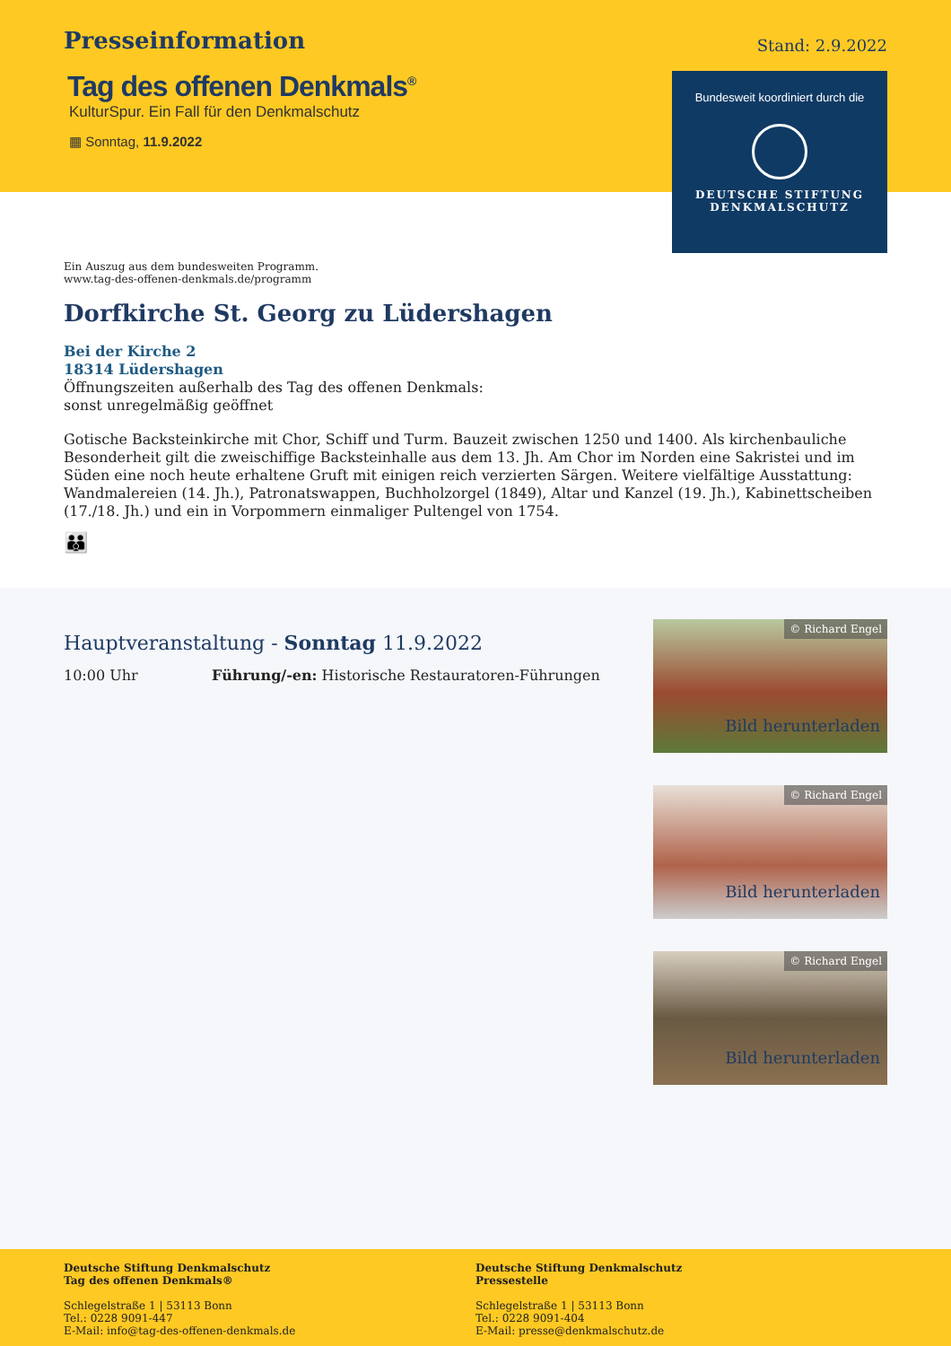Presseinformation
Stand: 2.9.2022
Tag des offenen Denkmals<sup>®</sup>
KulturSpur. Ein Fall für den Denkmalschutz
▦ Sonntag, 11.9.2022
Bundesweit koordiniert durch die
DEUTSCHE STIFTUNG
DENKMALSCHUTZ
Ein Auszug aus dem bundesweiten Programm.
www.tag-des-offenen-denkmals.de/programm
Dorfkirche St. Georg zu Lüdershagen
Bei der Kirche 2
18314 Lüdershagen
Öffnungszeiten außerhalb des Tag des offenen Denkmals:
sonst unregelmäßig geöffnet
Gotische Backsteinkirche mit Chor, Schiff und Turm. Bauzeit zwischen 1250 und 1400. Als kirchenbauliche Besonderheit gilt die zweischiffige Backsteinhalle aus dem 13. Jh. Am Chor im Norden eine Sakristei und im Süden eine noch heute erhaltene Gruft mit einigen reich verzierten Särgen. Weitere vielfältige Ausstattung: Wandmalereien (14. Jh.), Patronatswappen, Buchholzorgel (1849), Altar und Kanzel (19. Jh.), Kabinettscheiben (17./18. Jh.) und ein in Vorpommern einmaliger Pultengel von 1754.
👪
Hauptveranstaltung - Sonntag 11.9.2022
10:00 Uhr Führung/-en: Historische Restauratoren-Führungen
© Richard Engel
Bild herunterladen
© Richard Engel
Bild herunterladen
© Richard Engel
Bild herunterladen
Deutsche Stiftung Denkmalschutz
Tag des offenen Denkmals®
Schlegelstraße 1 | 53113 Bonn
Tel.: 0228 9091-447
E-Mail: info@tag-des-offenen-denkmals.de
Deutsche Stiftung Denkmalschutz
Pressestelle
Schlegelstraße 1 | 53113 Bonn
Tel.: 0228 9091-404
E-Mail: presse@denkmalschutz.de